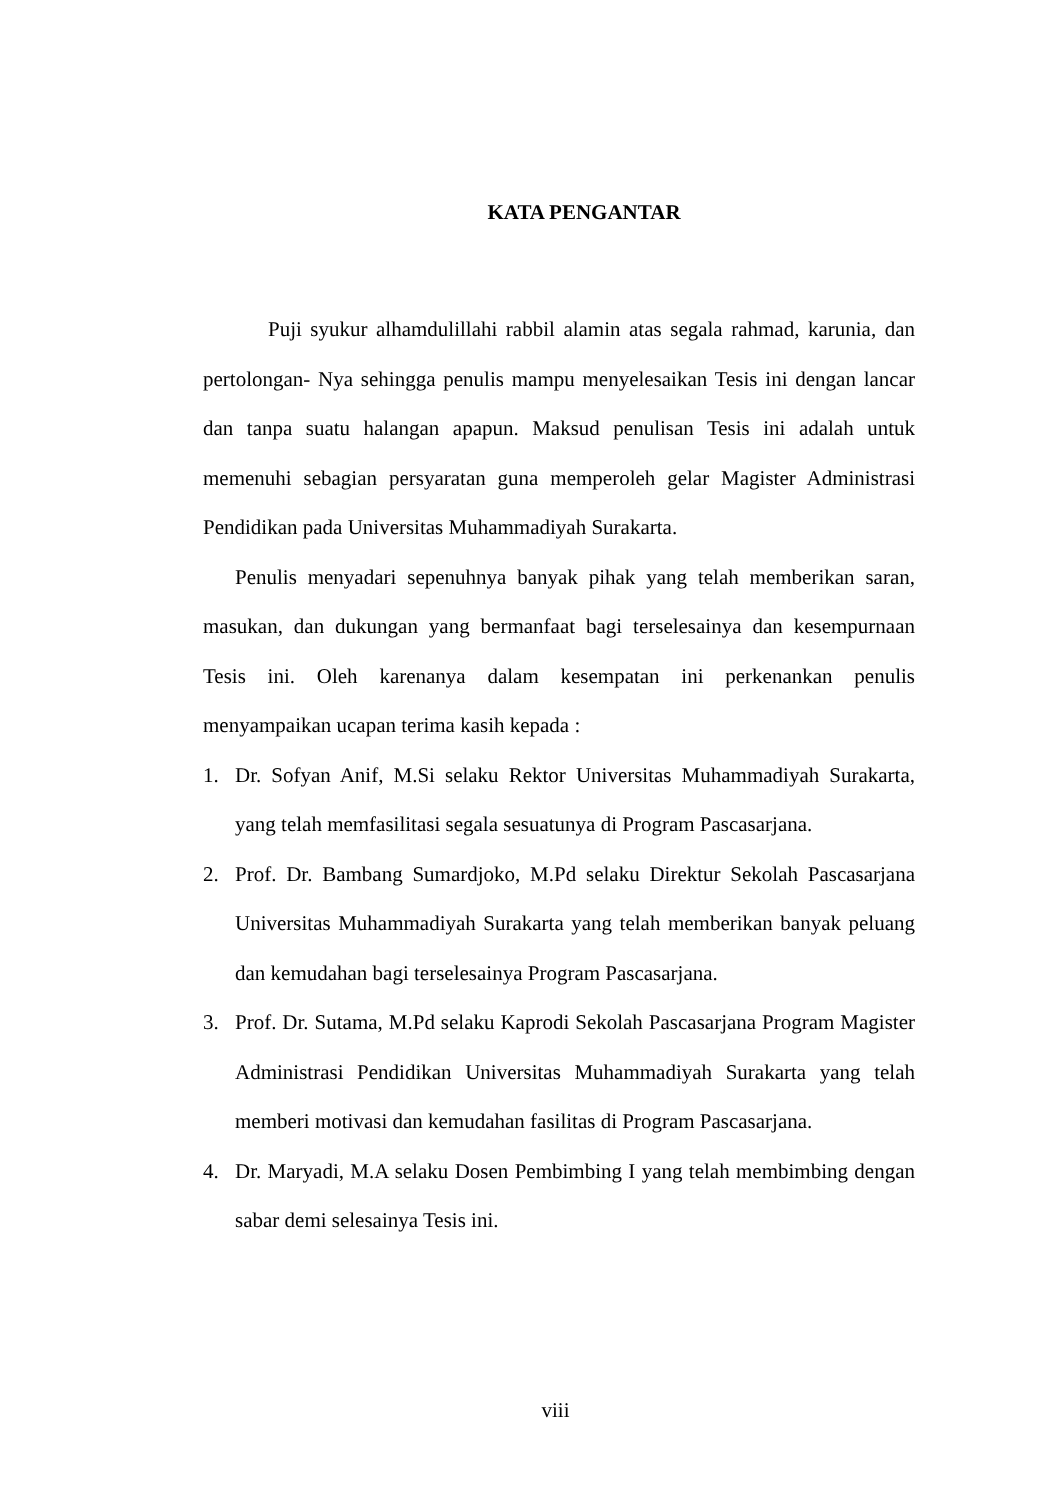KATA PENGANTAR
Puji syukur alhamdulillahi rabbil alamin atas segala rahmad, karunia, dan pertolongan- Nya sehingga penulis mampu menyelesaikan Tesis ini dengan lancar dan tanpa suatu halangan apapun. Maksud penulisan Tesis ini adalah untuk memenuhi sebagian persyaratan guna memperoleh gelar Magister Administrasi Pendidikan pada Universitas Muhammadiyah Surakarta.
Penulis menyadari sepenuhnya banyak pihak yang telah memberikan saran, masukan, dan dukungan yang bermanfaat bagi terselesainya dan kesempurnaan Tesis ini. Oleh karenanya dalam kesempatan ini perkenankan penulis menyampaikan ucapan terima kasih kepada :
1. Dr. Sofyan Anif, M.Si selaku Rektor Universitas Muhammadiyah Surakarta, yang telah memfasilitasi segala sesuatunya di Program Pascasarjana.
2. Prof. Dr. Bambang Sumardjoko, M.Pd selaku Direktur Sekolah Pascasarjana Universitas Muhammadiyah Surakarta yang telah memberikan banyak peluang dan kemudahan bagi terselesainya Program Pascasarjana.
3. Prof. Dr. Sutama, M.Pd selaku Kaprodi Sekolah Pascasarjana Program Magister Administrasi Pendidikan Universitas Muhammadiyah Surakarta yang telah memberi motivasi dan kemudahan fasilitas di Program Pascasarjana.
4. Dr. Maryadi, M.A selaku Dosen Pembimbing I yang telah membimbing dengan sabar demi selesainya Tesis ini.
viii